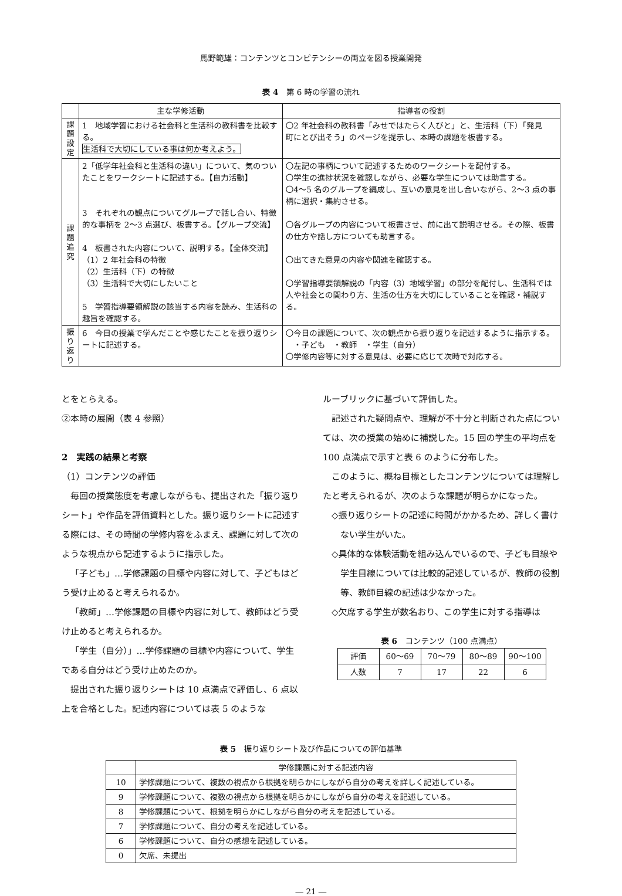馬野範雄：コンテンツとコンピテンシーの両立を図る授業開発
表 4　第 6 時の学習の流れ
| | 主な学修活動 | 指導者の役割 |
| --- | --- | --- |
| 課 題 設 定 | 1 地域学習における社会科と生活科の教科書を比較する。 生活科で大切にしている事は何か考えよう。 | 〇2 年社会科の教科書「みせではたらく人びと」と、生活科（下）「発見 町にとび出そう」のページを提示し、本時の課題を板書する。 |
| 課 題 追 究 | 2「低学年社会科と生活科の違い」について、気のついたことをワークシートに記述する。【自力活動】 3 それぞれの観点についてグループで話し合い、特徴的な事柄を 2～3 点選び、板書する。【グループ交流】 4 板書された内容について、説明する。【全体交流】 （1）2 年社会科の特徴 （2）生活科（下）の特徴 （3）生活科で大切にしたいこと 5 学習指導要領解説の該当する内容を読み、生活科の趣旨を確認する。 | 〇左記の事柄について記述するためのワークシートを配付する。 〇学生の進捗状況を確認しながら、必要な学生については助言する。 〇4～5 名のグループを編成し、互いの意見を出し合いながら、2～3 点の事柄に選択・集約させる。 〇各グループの内容について板書させ、前に出て説明させる。その際、板書の仕方や話し方についても助言する。 〇出てきた意見の内容や関連を確認する。 〇学習指導要領解説の「内容（3）地域学習」の部分を配付し、生活科では人や社会との関わり方、生活の仕方を大切にしていることを確認・補説する。 |
| 振 り 返 り | 6 今日の授業で学んだことや感じたことを振り返りシートに記述する。 | 〇今日の課題について、次の観点から振り返りを記述するように指示する。 ・子ども ・教師 ・学生（自分） 〇学修内容等に対する意見は、必要に応じて次時で対応する。 |
とをとらえる。
②本時の展開（表 4 参照）
2　実践の結果と考察
（1）コンテンツの評価
毎回の授業態度を考慮しながらも、提出された「振り返りシート」や作品を評価資料とした。振り返りシートに記述する際には、その時間の学修内容をふまえ、課題に対して次のような視点から記述するように指示した。
「子ども」…学修課題の目標や内容に対して、子どもはどう受け止めると考えられるか。
「教師」…学修課題の目標や内容に対して、教師はどう受け止めると考えられるか。
「学生（自分）」…学修課題の目標や内容について、学生である自分はどう受け止めたのか。
提出された振り返りシートは 10 点満点で評価し、6 点以上を合格とした。記述内容については表 5 のような
ルーブリックに基づいて評価した。
記述された疑問点や、理解が不十分と判断された点については、次の授業の始めに補説した。15 回の学生の平均点を 100 点満点で示すと表 6 のように分布した。
このように、概ね目標としたコンテンツについては理解したと考えられるが、次のような課題が明らかになった。
◇振り返りシートの記述に時間がかかるため、詳しく書けない学生がいた。
◇具体的な体験活動を組み込んでいるので、子ども目線や学生目線については比較的記述しているが、教師の役割等、教師目線の記述は少なかった。
◇欠席する学生が数名おり、この学生に対する指導は
表 6　コンテンツ（100 点満点）
| 評価 | 60～69 | 70～79 | 80～89 | 90～100 |
| 人数 | 7 | 17 | 22 | 6 |
表 5　振り返りシート及び作品についての評価基準
| | 学修課題に対する記述内容 |
| 10 | 学修課題について、複数の視点から根拠を明らかにしながら自分の考えを詳しく記述している。 |
| 9 | 学修課題について、複数の視点から根拠を明らかにしながら自分の考えを記述している。 |
| 8 | 学修課題について、根拠を明らかにしながら自分の考えを記述している。 |
| 7 | 学修課題について、自分の考えを記述している。 |
| 6 | 学修課題について、自分の感想を記述している。 |
| 0 | 欠席、未提出 |
― 21 ―